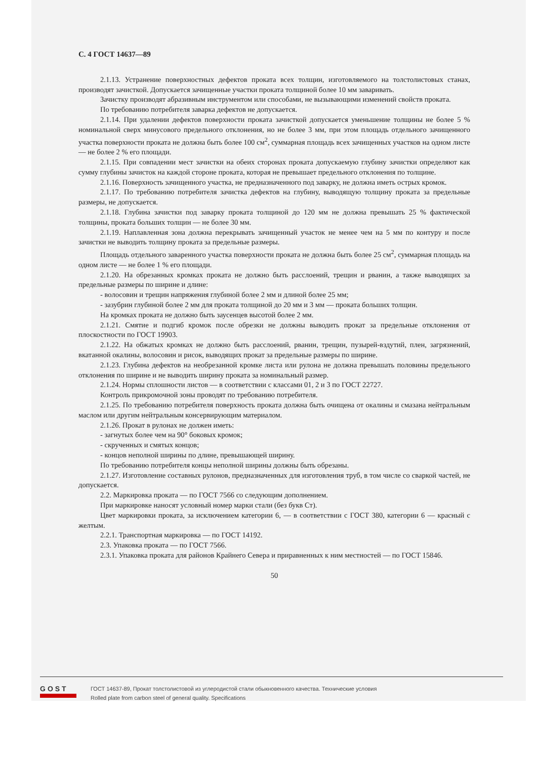С. 4 ГОСТ 14637—89
2.1.13. Устранение поверхностных дефектов проката всех толщин, изготовляемого на толстолистовых станах, производят зачисткой. Допускается зачищенные участки проката толщиной более 10 мм заваривать.
Зачистку производят абразивным инструментом или способами, не вызывающими изменений свойств проката.
По требованию потребителя заварка дефектов не допускается.
2.1.14. При удалении дефектов поверхности проката зачисткой допускается уменьшение толщины не более 5 % номинальной сверх минусового предельного отклонения, но не более 3 мм, при этом площадь отдельного зачищенного участка поверхности проката не должна быть более 100 см<sup>2</sup>, суммарная площадь всех зачищенных участков на одном листе — не более 2 % его площади.
2.1.15. При совпадении мест зачистки на обеих сторонах проката допускаемую глубину зачистки определяют как сумму глубины зачисток на каждой стороне проката, которая не превышает предельного отклонения по толщине.
2.1.16. Поверхность зачищенного участка, не предназначенного под заварку, не должна иметь острых кромок.
2.1.17. По требованию потребителя зачистка дефектов на глубину, выводящую толщину проката за предельные размеры, не допускается.
2.1.18. Глубина зачистки под заварку проката толщиной до 120 мм не должна превышать 25 % фактической толщины, проката больших толщин — не более 30 мм.
2.1.19. Наплавленная зона должна перекрывать зачищенный участок не менее чем на 5 мм по контуру и после зачистки не выводить толщину проката за предельные размеры.
Площадь отдельного заваренного участка поверхности проката не должна быть более 25 см<sup>2</sup>, суммарная площадь на одном листе — не более 1 % его площади.
2.1.20. На обрезанных кромках проката не должно быть расслоений, трещин и рванин, а также выводящих за предельные размеры по ширине и длине:
- волосовин и трещин напряжения глубиной более 2 мм и длиной более 25 мм;
- зазубрин глубиной более 2 мм для проката толщиной до 20 мм и 3 мм — проката больших толщин.
На кромках проката не должно быть заусенцев высотой более 2 мм.
2.1.21. Смятие и подгиб кромок после обрезки не должны выводить прокат за предельные отклонения от плоскостности по ГОСТ 19903.
2.1.22. На обжатых кромках не должно быть расслоений, рванин, трещин, пузырей-вздутий, плен, загрязнений, вкатанной окалины, волосовин и рисок, выводящих прокат за предельные размеры по ширине.
2.1.23. Глубина дефектов на необрезанной кромке листа или рулона не должна превышать половины предельного отклонения по ширине и не выводить ширину проката за номинальный размер.
2.1.24. Нормы сплошности листов — в соответствии с классами 01, 2 и 3 по ГОСТ 22727.
Контроль прикромочной зоны проводят по требованию потребителя.
2.1.25. По требованию потребителя поверхность проката должна быть очищена от окалины и смазана нейтральным маслом или другим нейтральным консервирующим материалом.
2.1.26. Прокат в рулонах не должен иметь:
- загнутых более чем на 90° боковых кромок;
- скрученных и смятых концов;
- концов неполной ширины по длине, превышающей ширину.
По требованию потребителя концы неполной ширины должны быть обрезаны.
2.1.27. Изготовление составных рулонов, предназначенных для изготовления труб, в том числе со сваркой частей, не допускается.
2.2. Маркировка проката — по ГОСТ 7566 со следующим дополнением.
При маркировке наносят условный номер марки стали (без букв Ст).
Цвет маркировки проката, за исключением категории 6, — в соответствии с ГОСТ 380, категории 6 — красный с желтым.
2.2.1. Транспортная маркировка — по ГОСТ 14192.
2.3. Упаковка проката — по ГОСТ 7566.
2.3.1. Упаковка проката для районов Крайнего Севера и приравненных к ним местностей — по ГОСТ 15846.
50
GOST
ГОСТ 14637-89, Прокат толстолистовой из углеродистой стали обыкновенного качества. Технические условия
Rolled plate from carbon steel of general quality. Specifications